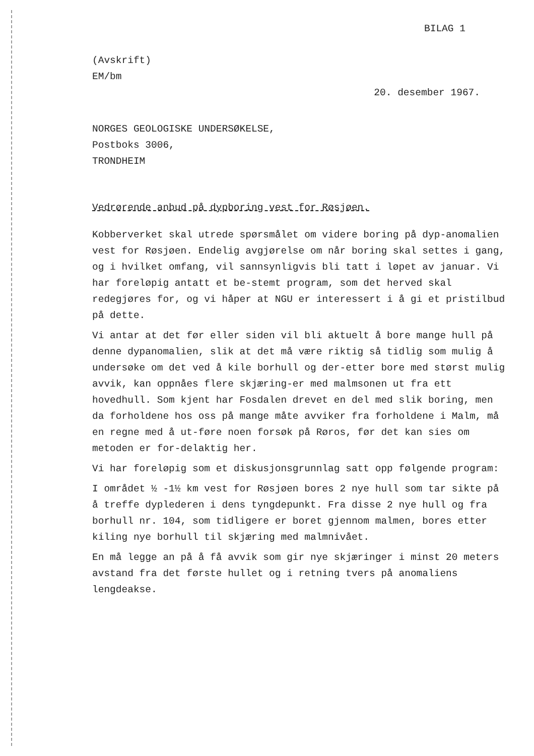BILAG 1
(Avskrift)
EM/bm
20. desember 1967.
NORGES GEOLOGISKE UNDERSØKELSE,
Postboks 3006,
TRONDHEIM
Vedrørende anbud på dypboring vest for Røsjøen.
Kobberverket skal utrede spørsmålet om videre boring på dyp-anomalien vest for Røsjøen. Endelig avgjørelse om når boring skal settes i gang, og i hvilket omfang, vil sannsynligvis bli tatt i løpet av januar. Vi har foreløpig antatt et be-stemt program, som det herved skal redegjøres for, og vi håper at NGU er interessert i å gi et pristilbud på dette.
Vi antar at det før eller siden vil bli aktuelt å bore mange hull på denne dypanomalien, slik at det må være riktig så tidlig som mulig å undersøke om det ved å kile borhull og der-etter bore med størst mulig avvik, kan oppnåes flere skjæring-er med malmsonen ut fra ett hovedhull. Som kjent har Fosdalen drevet en del med slik boring, men da forholdene hos oss på mange måte avviker fra forholdene i Malm, må en regne med å ut-føre noen forsøk på Røros, før det kan sies om metoden er for-delaktig her.
Vi har foreløpig som et diskusjonsgrunnlag satt opp følgende program:
I området ½ -1½ km vest for Røsjøen bores 2 nye hull som tar sikte på å treffe dyplederen i dens tyngdepunkt. Fra disse 2 nye hull og fra borhull nr. 104, som tidligere er boret gjennom malmen, bores etter kiling nye borhull til skjæring med malmnivået.
En må legge an på å få avvik som gir nye skjæringer i minst 20 meters avstand fra det første hullet og i retning tvers på anomaliens lengdeakse.